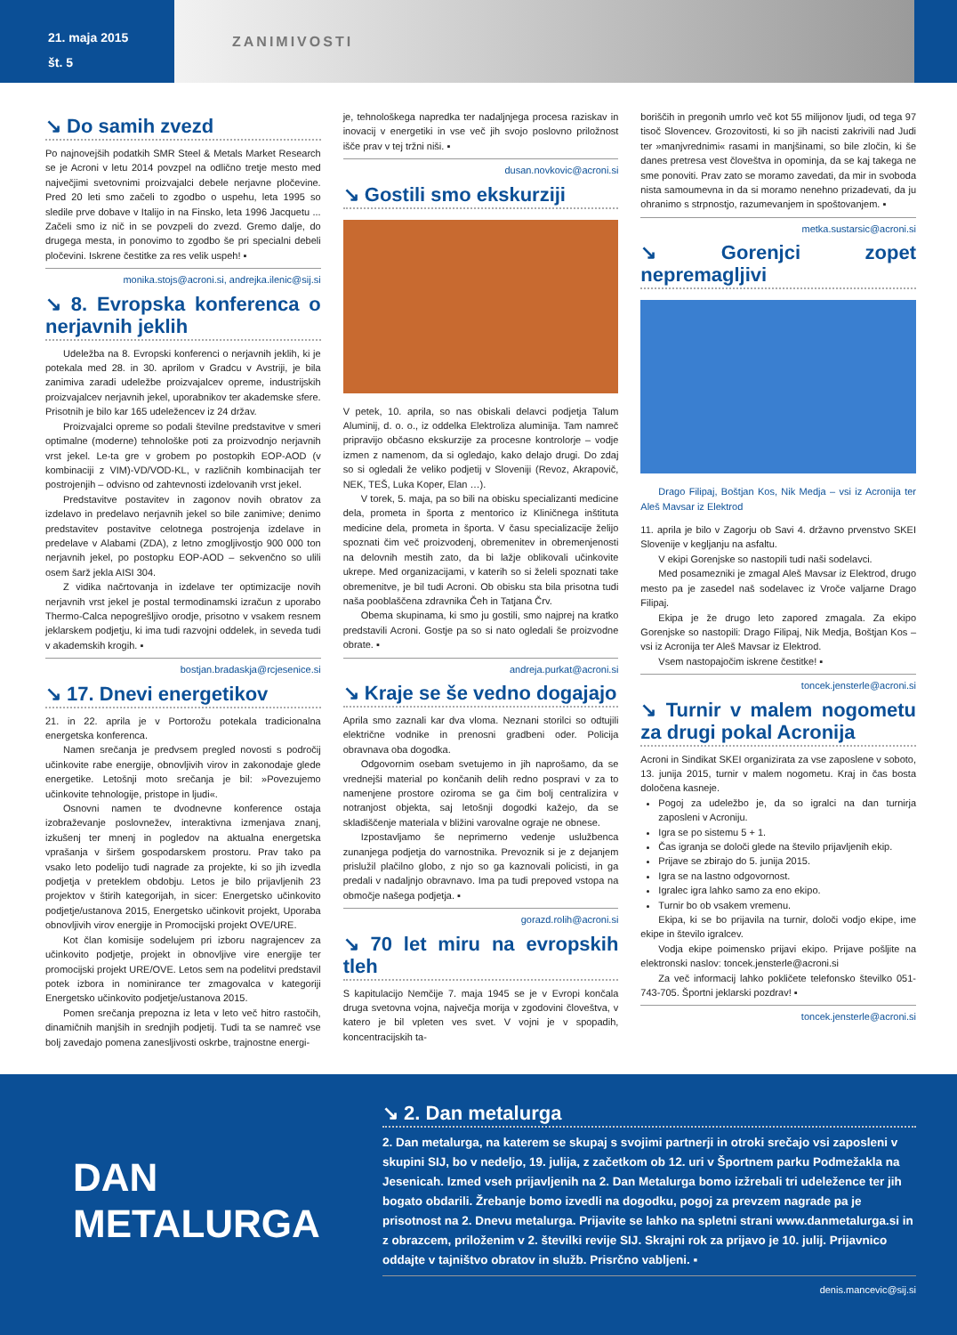21. maja 2015
št. 5
ZANIMIVOSTI
↘ Do samih zvezd
Po najnovejših podatkih SMR Steel & Metals Market Research se je Acroni v letu 2014 povzpel na odlično tretje mesto med največjimi svetovnimi proizvajalci debele nerjavne pločevine. Pred 20 leti smo začeli to zgodbo o uspehu, leta 1995 so sledile prve dobave v Italijo in na Finsko, leta 1996 Jacquetu ... Začeli smo iz nič in se povzpeli do zvezd. Gremo dalje, do drugega mesta, in ponovimo to zgodbo še pri specialni debeli pločevini. Iskrene čestitke za res velik uspeh! ▪
monika.stojs@acroni.si, andrejka.ilenic@sij.si
↘ 8. Evropska konferenca o nerjavnih jeklih
Udeležba na 8. Evropski konferenci o nerjavnih jeklih, ki je potekala med 28. in 30. aprilom v Gradcu v Avstriji, je bila zanimiva zaradi udeležbe proizvajalcev opreme, industrijskih proizvajalcev nerjavnih jekel, uporabnikov ter akademske sfere. Prisotnih je bilo kar 165 udeležencev iz 24 držav.
Proizvajalci opreme so podali številne predstavitve v smeri optimalne (moderne) tehnološke poti za proizvodnjo nerjavnih vrst jekel. Le-ta gre v grobem po postopkih EOP-AOD (v kombinaciji z VIM)-VD/VOD-KL, v različnih kombinacijah ter postrojenjih – odvisno od zahtevnosti izdelovanih vrst jekel.
Predstavitve postavitev in zagonov novih obratov za izdelavo in predelavo nerjavnih jekel so bile zanimive; denimo predstavitev postavitve celotnega postrojenja izdelave in predelave v Alabami (ZDA), z letno zmogljivostjo 900 000 ton nerjavnih jekel, po postopku EOP-AOD – sekvenčno so ulili osem šarž jekla AISI 304.
Z vidika načrtovanja in izdelave ter optimizacije novih nerjavnih vrst jekel je postal termodinamski izračun z uporabo Thermo-Calca nepogrešljivo orodje, prisotno v vsakem resnem jeklarskem podjetju, ki ima tudi razvojni oddelek, in seveda tudi v akademskih krogih. ▪
bostjan.bradaskja@rcjesenice.si
↘ 17. Dnevi energetikov
21. in 22. aprila je v Portorožu potekala tradicionalna energetska konferenca.
Namen srečanja je predvsem pregled novosti s področij učinkovite rabe energije, obnovljivih virov in zakonodaje glede energetike. Letošnji moto srečanja je bil: »Povezujemo učinkovite tehnologije, pristope in ljudi«.
Osnovni namen te dvodnevne konference ostaja izobraževanje poslovnežev, interaktivna izmenjava znanj, izkušenj ter mnenj in pogledov na aktualna energetska vprašanja v širšem gospodarskem prostoru. Prav tako pa vsako leto podelijo tudi nagrade za projekte, ki so jih izvedla podjetja v preteklem obdobju. Letos je bilo prijavljenih 23 projektov v štirih kategorijah, in sicer: Energetsko učinkovito podjetje/ustanova 2015, Energetsko učinkovit projekt, Uporaba obnovljivih virov energije in Promocijski projekt OVE/URE.
Kot član komisije sodelujem pri izboru nagrajencev za učinkovito podjetje, projekt in obnovljive vire energije ter promocijski projekt URE/OVE. Letos sem na podelitvi predstavil potek izbora in nominirance ter zmagovalca v kategoriji Energetsko učinkovito podjetje/ustanova 2015.
Pomen srečanja prepozna iz leta v leto več hitro rastočih, dinamičnih manjših in srednjih podjetij. Tudi ta se namreč vse bolj zavedajo pomena zanesljivosti oskrbe, trajnostne energi-
je, tehnološkega napredka ter nadaljnjega procesa raziskav in inovacij v energetiki in vse več jih svojo poslovno priložnost išče prav v tej tržni niši. ▪
dusan.novkovic@acroni.si
↘ Gostili smo ekskurziji
V petek, 10. aprila, so nas obiskali delavci podjetja Talum Aluminij, d. o. o., iz oddelka Elektroliza aluminija. Tam namreč pripravijo občasno ekskurzije za procesne kontrolorje – vodje izmen z namenom, da si ogledajo, kako delajo drugi. Do zdaj so si ogledali že veliko podjetij v Sloveniji (Revoz, Akrapovič, NEK, TEŠ, Luka Koper, Elan …).
V torek, 5. maja, pa so bili na obisku specializanti medicine dela, prometa in športa z mentorico iz Kliničnega inštituta medicine dela, prometa in športa. V času specializacije želijo spoznati čim več proizvodenj, obremenitev in obremenjenosti na delovnih mestih zato, da bi lažje oblikovali učinkovite ukrepe. Med organizacijami, v katerih so si želeli spoznati take obremenitve, je bil tudi Acroni. Ob obisku sta bila prisotna tudi naša pooblaščena zdravnika Čeh in Tatjana Črv.
Obema skupinama, ki smo ju gostili, smo najprej na kratko predstavili Acroni. Gostje pa so si nato ogledali še proizvodne obrate. ▪
andreja.purkat@acroni.si
↘ Kraje se še vedno dogajajo
Aprila smo zaznali kar dva vloma. Neznani storilci so odtujili električne vodnike in prenosni gradbeni oder. Policija obravnava oba dogodka.
Odgovornim osebam svetujemo in jih naprošamo, da se vrednejši material po končanih delih redno pospravi v za to namenjene prostore oziroma se ga čim bolj centralizira v notranjost objekta, saj letošnji dogodki kažejo, da se skladiščenje materiala v bližini varovalne ograje ne obnese.
Izpostavljamo še neprimerno vedenje uslužbenca zunanjega podjetja do varnostnika. Prevoznik si je z dejanjem prislužil plačilno globo, z njo so ga kaznovali policisti, in ga predali v nadaljnjo obravnavo. Ima pa tudi prepoved vstopa na območje našega podjetja. ▪
gorazd.rolih@acroni.si
↘ 70 let miru na evropskih tleh
S kapitulacijo Nemčije 7. maja 1945 se je v Evropi končala druga svetovna vojna, največja morija v zgodovini človeštva, v katero je bil vpleten ves svet. V vojni je v spopadih, koncentracijskih ta-
boriščih in pregonih umrlo več kot 55 milijonov ljudi, od tega 97 tisoč Slovencev. Grozovitosti, ki so jih nacisti zakrivili nad Judi ter »manjvrednimi« rasami in manjšinami, so bile zločin, ki še danes pretresa vest človeštva in opominja, da se kaj takega ne sme ponoviti. Prav zato se moramo zavedati, da mir in svoboda nista samoumevna in da si moramo nenehno prizadevati, da ju ohranimo s strpnostjo, razumevanjem in spoštovanjem. ▪
metka.sustarsic@acroni.si
↘ Gorenjci zopet nepremagljivi
Drago Filipaj, Boštjan Kos, Nik Medja – vsi iz Acronija ter Aleš Mavsar iz Elektrod
11. aprila je bilo v Zagorju ob Savi 4. državno prvenstvo SKEI Slovenije v kegljanju na asfaltu.
V ekipi Gorenjske so nastopili tudi naši sodelavci.
Med posamezniki je zmagal Aleš Mavsar iz Elektrod, drugo mesto pa je zasedel naš sodelavec iz Vroče valjarne Drago Filipaj.
Ekipa je že drugo leto zapored zmagala. Za ekipo Gorenjske so nastopili: Drago Filipaj, Nik Medja, Boštjan Kos – vsi iz Acronija ter Aleš Mavsar iz Elektrod.
Vsem nastopajočim iskrene čestitke! ▪
toncek.jensterle@acroni.si
↘ Turnir v malem nogometu za drugi pokal Acronija
Acroni in Sindikat SKEI organizirata za vse zaposlene v soboto, 13. junija 2015, turnir v malem nogometu. Kraj in čas bosta določena kasneje.
Pogoj za udeležbo je, da so igralci na dan turnirja zaposleni v Acroniju.
Igra se po sistemu 5 + 1.
Čas igranja se določi glede na število prijavljenih ekip.
Prijave se zbirajo do 5. junija 2015.
Igra se na lastno odgovornost.
Igralec igra lahko samo za eno ekipo.
Turnir bo ob vsakem vremenu.
Ekipa, ki se bo prijavila na turnir, določi vodjo ekipe, ime ekipe in število igralcev.
Vodja ekipe poimensko prijavi ekipo. Prijave pošljite na elektronski naslov: toncek.jensterle@acroni.si
Za več informacij lahko pokličete telefonsko številko 051-743-705. Športni jeklarski pozdrav! ▪
toncek.jensterle@acroni.si
DAN
METALURGA
↘ 2. Dan metalurga
2. Dan metalurga, na katerem se skupaj s svojimi partnerji in otroki srečajo vsi zaposleni v skupini SIJ, bo v nedeljo, 19. julija, z začetkom ob 12. uri v Športnem parku Podmežakla na Jesenicah. Izmed vseh prijavljenih na 2. Dan Metalurga bomo izžrebali tri udeležence ter jih bogato obdarili. Žrebanje bomo izvedli na dogodku, pogoj za prevzem nagrade pa je prisotnost na 2. Dnevu metalurga. Prijavite se lahko na spletni strani www.danmetalurga.si in z obrazcem, priloženim v 2. številki revije SIJ. Skrajni rok za prijavo je 10. julij. Prijavnico oddajte v tajništvo obratov in služb. Prisrčno vabljeni. ▪
denis.mancevic@sij.si